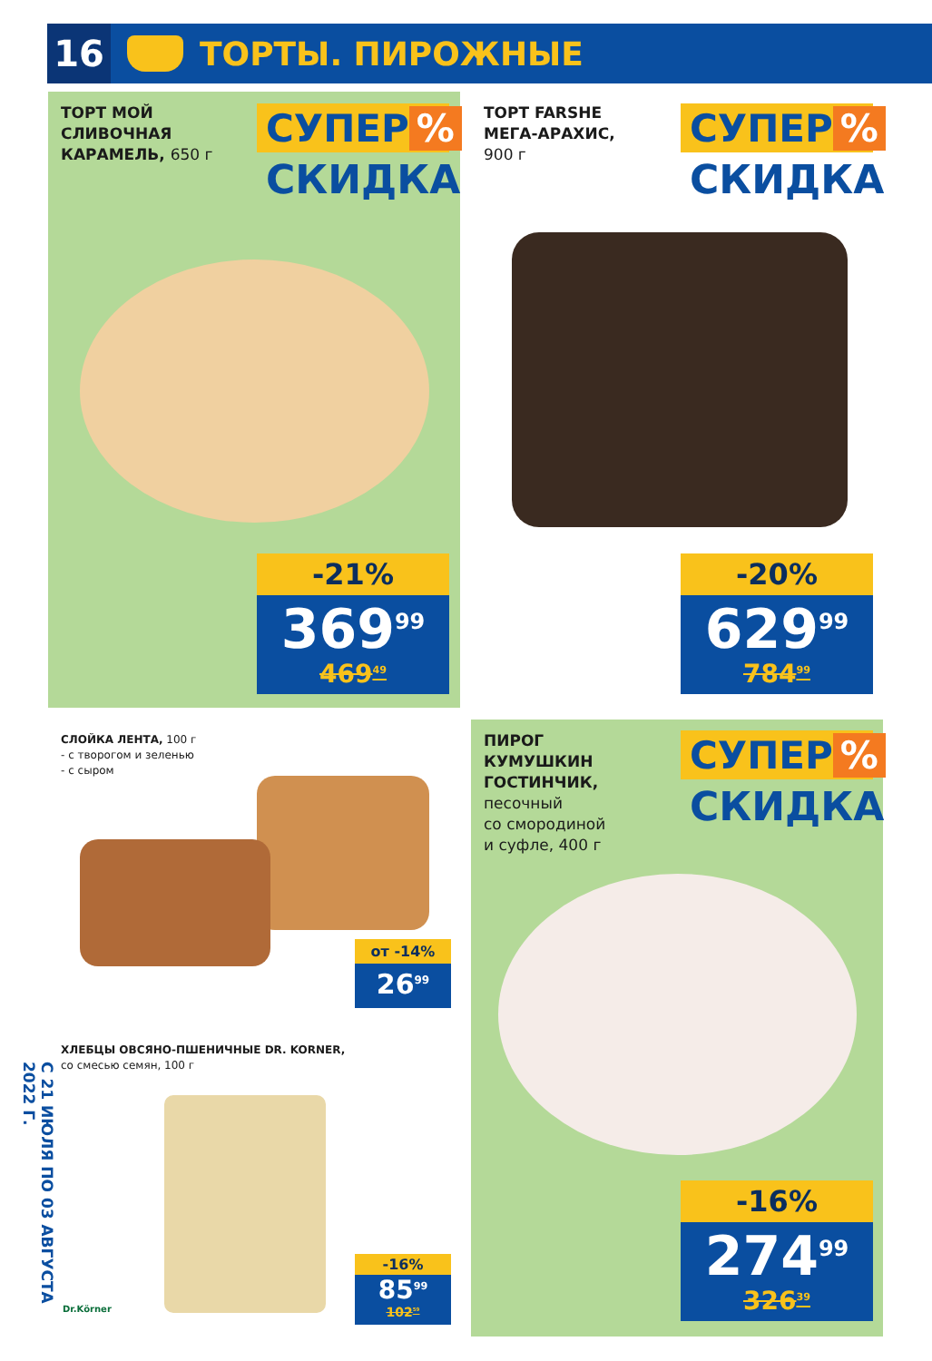С 21 ИЮЛЯ ПО 03 АВГУСТА 2022 Г.
16
ТОРТЫ. ПИРОЖНЫЕ
ТОРТ МОЙ
СЛИВОЧНАЯ
КАРАМЕЛЬ, 650 г
СУПЕР %
СКИДКА
-21%
369<sup>99</sup>
469<sup>49</sup>
ТОРТ FARSHE
МЕГА-АРАХИС,
900 г
СУПЕР %
СКИДКА
-20%
629<sup>99</sup>
784<sup>99</sup>
СЛОЙКА ЛЕНТА, 100 г
- с творогом и зеленью
- с сыром
от -14%
26<sup>99</sup>
ХЛЕБЦЫ ОВСЯНО-ПШЕНИЧНЫЕ DR. KORNER,
со смесью семян, 100 г
Dr.Körner
-16%
85<sup>99</sup>
102<sup>59</sup>
ПИРОГ
КУМУШКИН
ГОСТИНЧИК,
песочный
со смородиной
и суфле, 400 г
СУПЕР %
СКИДКА
-16%
274<sup>99</sup>
326<sup>39</sup>